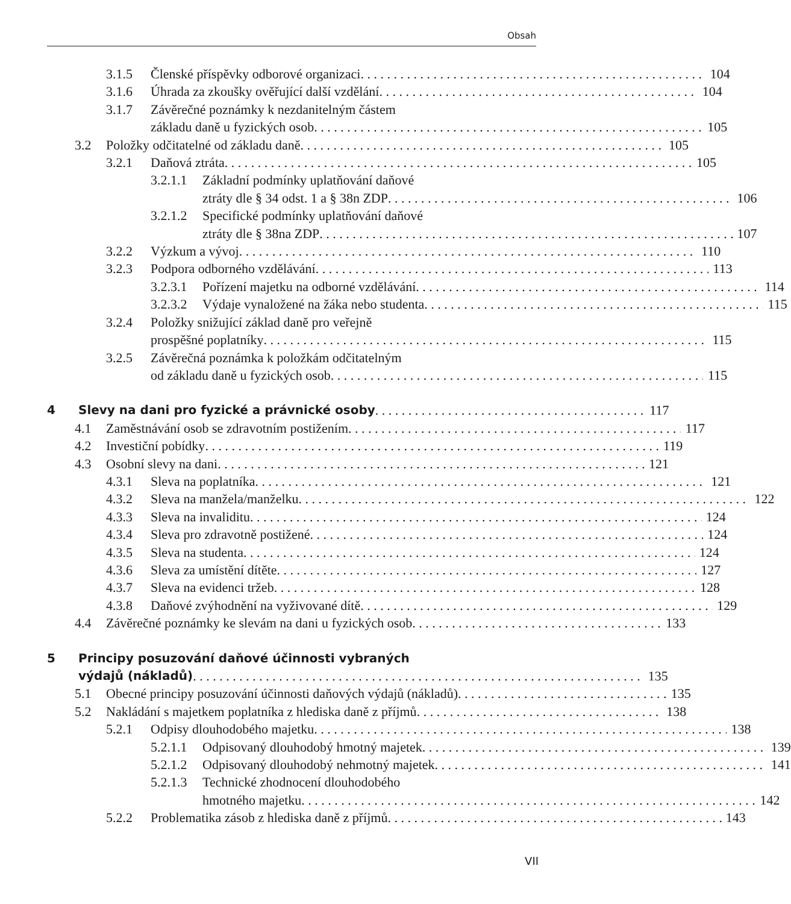Obsah
3.1.5 Členské příspěvky odborové organizaci 104
3.1.6 Úhrada za zkoušky ověřující další vzdělání 104
3.1.7 Závěrečné poznámky k nezdanitelným částem
základu daně u fyzických osob 105
3.2 Položky odčitatelné od základu daně 105
3.2.1 Daňová ztráta 105
3.2.1.1 Základní podmínky uplatňování daňové
ztráty dle § 34 odst. 1 a § 38n ZDP 106
3.2.1.2 Specifické podmínky uplatňování daňové
ztráty dle § 38na ZDP 107
3.2.2 Výzkum a vývoj 110
3.2.3 Podpora odborného vzdělávání 113
3.2.3.1 Pořízení majetku na odborné vzdělávání 114
3.2.3.2 Výdaje vynaložené na žáka nebo studenta 115
3.2.4 Položky snižující základ daně pro veřejně
prospěšné poplatníky 115
3.2.5 Závěrečná poznámka k položkám odčitatelným
od základu daně u fyzických osob 115
4 Slevy na dani pro fyzické a právnické osoby 117
4.1 Zaměstnávání osob se zdravotním postižením 117
4.2 Investiční pobídky 119
4.3 Osobní slevy na dani 121
4.3.1 Sleva na poplatníka 121
4.3.2 Sleva na manžela/manželku 122
4.3.3 Sleva na invaliditu 124
4.3.4 Sleva pro zdravotně postižené 124
4.3.5 Sleva na studenta 124
4.3.6 Sleva za umístění dítěte 127
4.3.7 Sleva na evidenci tržeb 128
4.3.8 Daňové zvýhodnění na vyživované dítě 129
4.4 Závěrečné poznámky ke slevám na dani u fyzických osob 133
5 Principy posuzování daňové účinnosti vybraných
výdajů (nákladů) 135
5.1 Obecné principy posuzování účinnosti daňových výdajů (nákladů) 135
5.2 Nakládání s majetkem poplatníka z hlediska daně z příjmů 138
5.2.1 Odpisy dlouhodobého majetku 138
5.2.1.1 Odpisovaný dlouhodobý hmotný majetek 139
5.2.1.2 Odpisovaný dlouhodobý nehmotný majetek 141
5.2.1.3 Technické zhodnocení dlouhodobého
hmotného majetku 142
5.2.2 Problematika zásob z hlediska daně z příjmů 143
VII